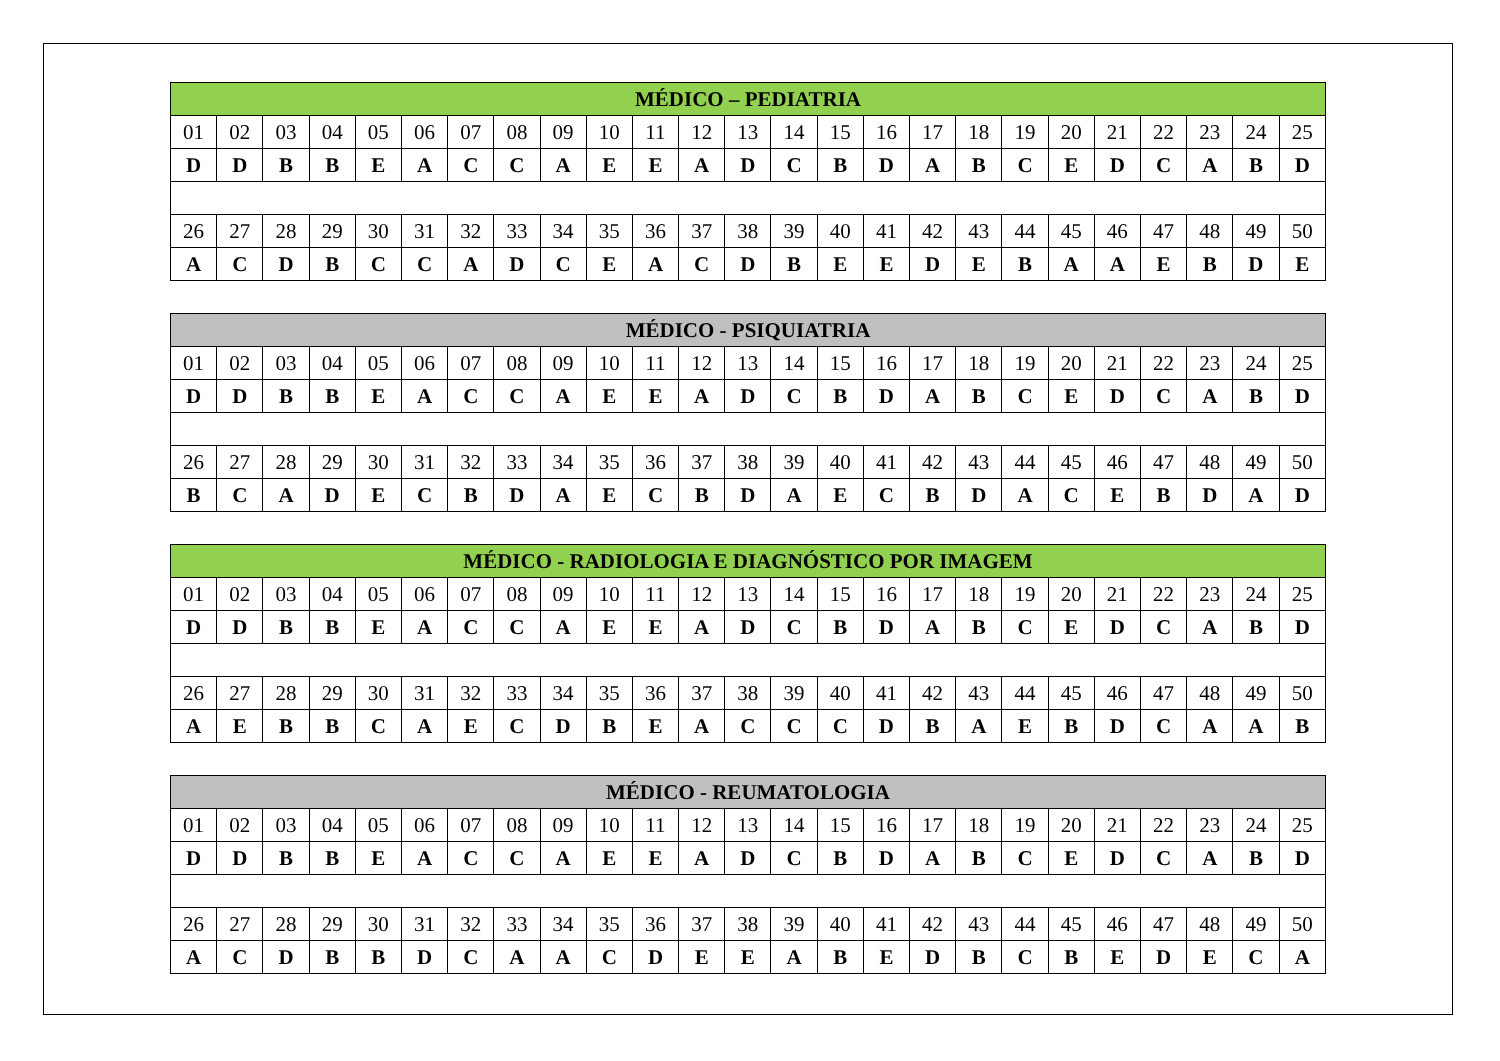| MÉDICO – PEDIATRIA | | | | | | | | | | | | | | | | | | | | | | | | |
| --- | --- | --- | --- | --- | --- | --- | --- | --- | --- | --- | --- | --- | --- | --- | --- | --- | --- | --- | --- | --- | --- | --- | --- | --- |
| 01 | 02 | 03 | 04 | 05 | 06 | 07 | 08 | 09 | 10 | 11 | 12 | 13 | 14 | 15 | 16 | 17 | 18 | 19 | 20 | 21 | 22 | 23 | 24 | 25 |
| D | D | B | B | E | A | C | C | A | E | E | A | D | C | B | D | A | B | C | E | D | C | A | B | D |
| 26 | 27 | 28 | 29 | 30 | 31 | 32 | 33 | 34 | 35 | 36 | 37 | 38 | 39 | 40 | 41 | 42 | 43 | 44 | 45 | 46 | 47 | 48 | 49 | 50 |
| A | C | D | B | C | C | A | D | C | E | A | C | D | B | E | E | D | E | B | A | A | E | B | D | E |
| MÉDICO - PSIQUIATRIA | | | | | | | | | | | | | | | | | | | | | | | | |
| --- | --- | --- | --- | --- | --- | --- | --- | --- | --- | --- | --- | --- | --- | --- | --- | --- | --- | --- | --- | --- | --- | --- | --- | --- |
| 01 | 02 | 03 | 04 | 05 | 06 | 07 | 08 | 09 | 10 | 11 | 12 | 13 | 14 | 15 | 16 | 17 | 18 | 19 | 20 | 21 | 22 | 23 | 24 | 25 |
| D | D | B | B | E | A | C | C | A | E | E | A | D | C | B | D | A | B | C | E | D | C | A | B | D |
| 26 | 27 | 28 | 29 | 30 | 31 | 32 | 33 | 34 | 35 | 36 | 37 | 38 | 39 | 40 | 41 | 42 | 43 | 44 | 45 | 46 | 47 | 48 | 49 | 50 |
| B | C | A | D | E | C | B | D | A | E | C | B | D | A | E | C | B | D | A | C | E | B | D | A | D |
| MÉDICO - RADIOLOGIA E DIAGNÓSTICO POR IMAGEM | | | | | | | | | | | | | | | | | | | | | | | | |
| --- | --- | --- | --- | --- | --- | --- | --- | --- | --- | --- | --- | --- | --- | --- | --- | --- | --- | --- | --- | --- | --- | --- | --- | --- |
| 01 | 02 | 03 | 04 | 05 | 06 | 07 | 08 | 09 | 10 | 11 | 12 | 13 | 14 | 15 | 16 | 17 | 18 | 19 | 20 | 21 | 22 | 23 | 24 | 25 |
| D | D | B | B | E | A | C | C | A | E | E | A | D | C | B | D | A | B | C | E | D | C | A | B | D |
| 26 | 27 | 28 | 29 | 30 | 31 | 32 | 33 | 34 | 35 | 36 | 37 | 38 | 39 | 40 | 41 | 42 | 43 | 44 | 45 | 46 | 47 | 48 | 49 | 50 |
| A | E | B | B | C | A | E | C | D | B | E | A | C | C | C | D | B | A | E | B | D | C | A | A | B |
| MÉDICO - REUMATOLOGIA | | | | | | | | | | | | | | | | | | | | | | | | |
| --- | --- | --- | --- | --- | --- | --- | --- | --- | --- | --- | --- | --- | --- | --- | --- | --- | --- | --- | --- | --- | --- | --- | --- | --- |
| 01 | 02 | 03 | 04 | 05 | 06 | 07 | 08 | 09 | 10 | 11 | 12 | 13 | 14 | 15 | 16 | 17 | 18 | 19 | 20 | 21 | 22 | 23 | 24 | 25 |
| D | D | B | B | E | A | C | C | A | E | E | A | D | C | B | D | A | B | C | E | D | C | A | B | D |
| 26 | 27 | 28 | 29 | 30 | 31 | 32 | 33 | 34 | 35 | 36 | 37 | 38 | 39 | 40 | 41 | 42 | 43 | 44 | 45 | 46 | 47 | 48 | 49 | 50 |
| A | C | D | B | B | D | C | A | A | C | D | E | E | A | B | E | D | B | C | B | E | D | E | C | A |